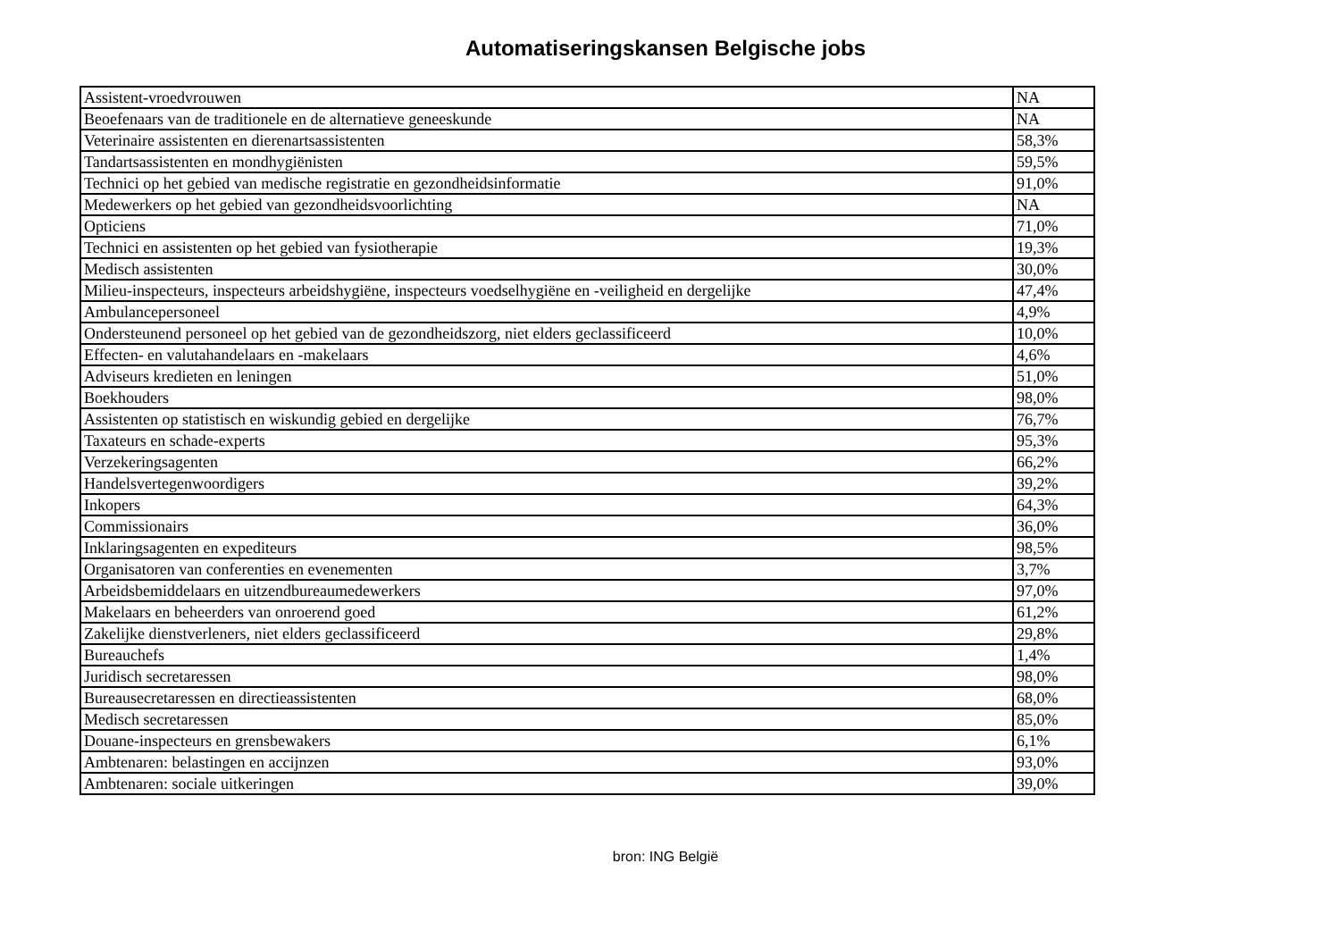Automatiseringskansen Belgische jobs
| Assistent-vroedvrouwen | NA |
| Beoefenaars van de traditionele en de alternatieve geneeskunde | NA |
| Veterinaire assistenten en dierenartsassistenten | 58,3% |
| Tandartsassistenten en mondhygiënisten | 59,5% |
| Technici op het gebied van medische registratie en gezondheidsinformatie | 91,0% |
| Medewerkers op het gebied van gezondheidsvoorlichting | NA |
| Opticiens | 71,0% |
| Technici en assistenten op het gebied van fysiotherapie | 19,3% |
| Medisch assistenten | 30,0% |
| Milieu-inspecteurs, inspecteurs arbeidshygiëne, inspecteurs voedselhygiëne en -veiligheid en dergelijke | 47,4% |
| Ambulancepersoneel | 4,9% |
| Ondersteunend personeel op het gebied van de gezondheidszorg, niet elders geclassificeerd | 10,0% |
| Effecten- en valutahandelaars en -makelaars | 4,6% |
| Adviseurs kredieten en leningen | 51,0% |
| Boekhouders | 98,0% |
| Assistenten op statistisch en wiskundig gebied en dergelijke | 76,7% |
| Taxateurs en schade-experts | 95,3% |
| Verzekeringsagenten | 66,2% |
| Handelsvertegenwoordigers | 39,2% |
| Inkopers | 64,3% |
| Commissionairs | 36,0% |
| Inklaringsagenten en expediteurs | 98,5% |
| Organisatoren van conferenties en evenementen | 3,7% |
| Arbeidsbemiddelaars en uitzendbureaumedewerkers | 97,0% |
| Makelaars en beheerders van onroerend goed | 61,2% |
| Zakelijke dienstverleners, niet elders geclassificeerd | 29,8% |
| Bureauchefs | 1,4% |
| Juridisch secretaressen | 98,0% |
| Bureausecretaressen en directieassistenten | 68,0% |
| Medisch secretaressen | 85,0% |
| Douane-inspecteurs en grensbewakers | 6,1% |
| Ambtenaren: belastingen en accijnzen | 93,0% |
| Ambtenaren: sociale uitkeringen | 39,0% |
bron: ING België